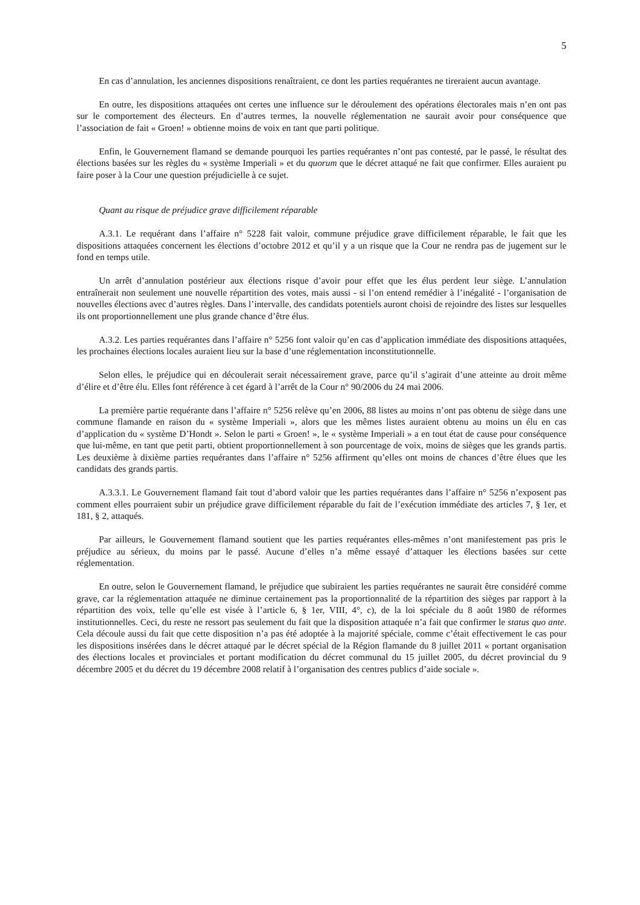5
En cas d’annulation, les anciennes dispositions renaîtraient, ce dont les parties requérantes ne tireraient aucun avantage.
En outre, les dispositions attaquées ont certes une influence sur le déroulement des opérations électorales mais n’en ont pas sur le comportement des électeurs. En d’autres termes, la nouvelle réglementation ne saurait avoir pour conséquence que l’association de fait « Groen! » obtienne moins de voix en tant que parti politique.
Enfin, le Gouvernement flamand se demande pourquoi les parties requérantes n’ont pas contesté, par le passé, le résultat des élections basées sur les règles du « système Imperiali » et du quorum que le décret attaqué ne fait que confirmer. Elles auraient pu faire poser à la Cour une question préjudicielle à ce sujet.
Quant au risque de préjudice grave difficilement réparable
A.3.1. Le requérant dans l’affaire n° 5228 fait valoir, commune préjudice grave difficilement réparable, le fait que les dispositions attaquées concernent les élections d’octobre 2012 et qu’il y a un risque que la Cour ne rendra pas de jugement sur le fond en temps utile.
Un arrêt d’annulation postérieur aux élections risque d’avoir pour effet que les élus perdent leur siège. L’annulation entraînerait non seulement une nouvelle répartition des votes, mais aussi - si l’on entend remédier à l’inégalité - l’organisation de nouvelles élections avec d’autres règles. Dans l’intervalle, des candidats potentiels auront choisi de rejoindre des listes sur lesquelles ils ont proportionnellement une plus grande chance d’être élus.
A.3.2. Les parties requérantes dans l’affaire n° 5256 font valoir qu’en cas d’application immédiate des dispositions attaquées, les prochaines élections locales auraient lieu sur la base d’une réglementation inconstitutionnelle.
Selon elles, le préjudice qui en découlerait serait nécessairement grave, parce qu’il s’agirait d’une atteinte au droit même d’élire et d’être élu. Elles font référence à cet égard à l’arrêt de la Cour n° 90/2006 du 24 mai 2006.
La première partie requérante dans l’affaire n° 5256 relève qu’en 2006, 88 listes au moins n’ont pas obtenu de siège dans une commune flamande en raison du « système Imperiali », alors que les mêmes listes auraient obtenu au moins un élu en cas d’application du « système D’Hondt ». Selon le parti « Groen! », le « système Imperiali » a en tout état de cause pour conséquence que lui-même, en tant que petit parti, obtient proportionnellement à son pourcentage de voix, moins de sièges que les grands partis. Les deuxième à dixième parties requérantes dans l’affaire n° 5256 affirment qu’elles ont moins de chances d’être élues que les candidats des grands partis.
A.3.3.1. Le Gouvernement flamand fait tout d’abord valoir que les parties requérantes dans l’affaire n° 5256 n’exposent pas comment elles pourraient subir un préjudice grave difficilement réparable du fait de l’exécution immédiate des articles 7, § 1er, et 181, § 2, attaqués.
Par ailleurs, le Gouvernement flamand soutient que les parties requérantes elles-mêmes n’ont manifestement pas pris le préjudice au sérieux, du moins par le passé. Aucune d’elles n’a même essayé d’attaquer les élections basées sur cette réglementation.
En outre, selon le Gouvernement flamand, le préjudice que subiraient les parties requérantes ne saurait être considéré comme grave, car la réglementation attaquée ne diminue certainement pas la proportionnalité de la répartition des sièges par rapport à la répartition des voix, telle qu’elle est visée à l’article 6, § 1er, VIII, 4°, c), de la loi spéciale du 8 août 1980 de réformes institutionnelles. Ceci, du reste ne ressort pas seulement du fait que la disposition attaquée n’a fait que confirmer le status quo ante. Cela découle aussi du fait que cette disposition n’a pas été adoptée à la majorité spéciale, comme c’était effectivement le cas pour les dispositions insérées dans le décret attaqué par le décret spécial de la Région flamande du 8 juillet 2011 « portant organisation des élections locales et provinciales et portant modification du décret communal du 15 juillet 2005, du décret provincial du 9 décembre 2005 et du décret du 19 décembre 2008 relatif à l’organisation des centres publics d’aide sociale ».